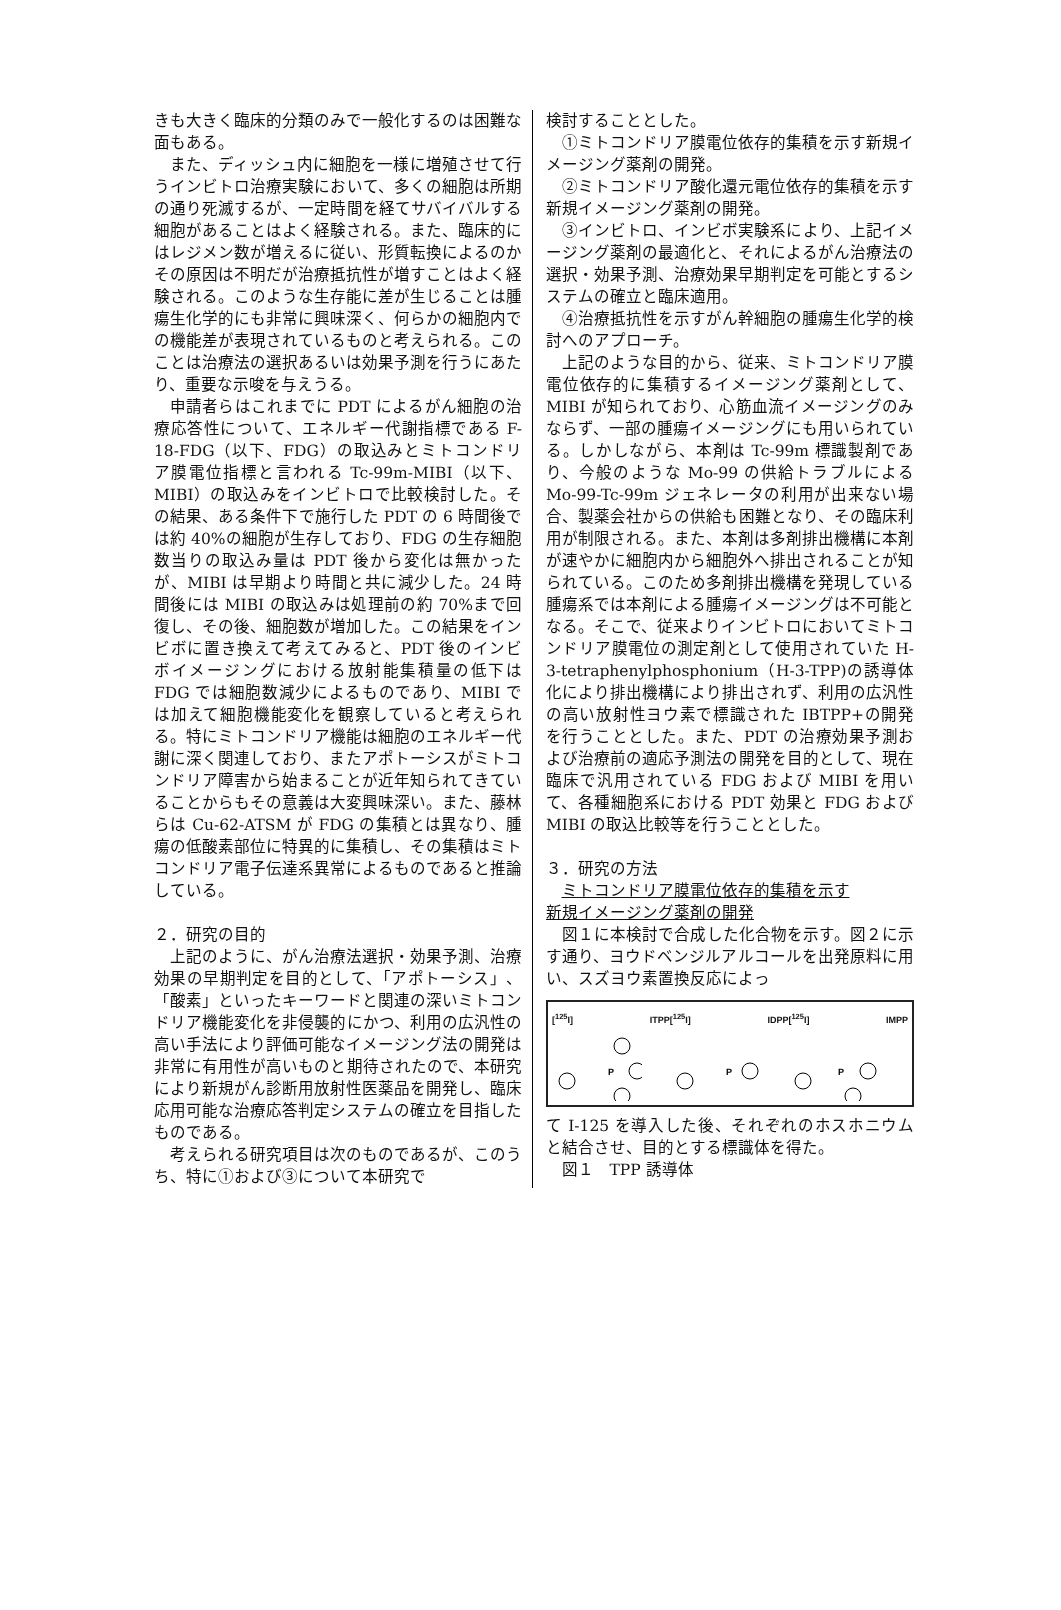きも大きく臨床的分類のみで一般化するのは困難な面もある。
また、ディッシュ内に細胞を一様に増殖させて行うインビトロ治療実験において、多くの細胞は所期の通り死滅するが、一定時間を経てサバイバルする細胞があることはよく経験される。また、臨床的にはレジメン数が増えるに従い、形質転換によるのかその原因は不明だが治療抵抗性が増すことはよく経験される。このような生存能に差が生じることは腫瘍生化学的にも非常に興味深く、何らかの細胞内での機能差が表現されているものと考えられる。このことは治療法の選択あるいは効果予測を行うにあたり、重要な示唆を与えうる。
申請者らはこれまでに PDT によるがん細胞の治療応答性について、エネルギー代謝指標である F-18-FDG（以下、FDG）の取込みとミトコンドリア膜電位指標と言われる Tc-99m-MIBI（以下、MIBI）の取込みをインビトロで比較検討した。その結果、ある条件下で施行した PDT の 6 時間後では約 40%の細胞が生存しており、FDG の生存細胞数当りの取込み量は PDT 後から変化は無かったが、MIBI は早期より時間と共に減少した。24 時間後には MIBI の取込みは処理前の約 70%まで回復し、その後、細胞数が増加した。この結果をインビボに置き換えて考えてみると、PDT 後のインビボイメージングにおける放射能集積量の低下は FDG では細胞数減少によるものであり、MIBI では加えて細胞機能変化を観察していると考えられる。特にミトコンドリア機能は細胞のエネルギー代謝に深く関連しており、またアポトーシスがミトコンドリア障害から始まることが近年知られてきていることからもその意義は大変興味深い。また、藤林らは Cu-62-ATSM が FDG の集積とは異なり、腫瘍の低酸素部位に特異的に集積し、その集積はミトコンドリア電子伝達系異常によるものであると推論している。
２．研究の目的
上記のように、がん治療法選択・効果予測、治療効果の早期判定を目的として、「アポトーシス」、「酸素」といったキーワードと関連の深いミトコンドリア機能変化を非侵襲的にかつ、利用の広汎性の高い手法により評価可能なイメージング法の開発は非常に有用性が高いものと期待されたので、本研究により新規がん診断用放射性医薬品を開発し、臨床応用可能な治療応答判定システムの確立を目指したものである。
考えられる研究項目は次のものであるが、このうち、特に①および③について本研究で
検討することとした。
①ミトコンドリア膜電位依存的集積を示す新規イメージング薬剤の開発。
②ミトコンドリア酸化還元電位依存的集積を示す新規イメージング薬剤の開発。
③インビトロ、インビボ実験系により、上記イメージング薬剤の最適化と、それによるがん治療法の選択・効果予測、治療効果早期判定を可能とするシステムの確立と臨床適用。
④治療抵抗性を示すがん幹細胞の腫瘍生化学的検討へのアプローチ。
上記のような目的から、従来、ミトコンドリア膜電位依存的に集積するイメージング薬剤として、MIBI が知られており、心筋血流イメージングのみならず、一部の腫瘍イメージングにも用いられている。しかしながら、本剤は Tc-99m 標識製剤であり、今般のような Mo-99 の供給トラブルによる Mo-99-Tc-99m ジェネレータの利用が出来ない場合、製薬会社からの供給も困難となり、その臨床利用が制限される。また、本剤は多剤排出機構に本剤が速やかに細胞内から細胞外へ排出されることが知られている。このため多剤排出機構を発現している腫瘍系では本剤による腫瘍イメージングは不可能となる。そこで、従来よりインビトロにおいてミトコンドリア膜電位の測定剤として使用されていた H-3-tetraphenylphosphonium（H-3-TPP)の誘導体化により排出機構により排出されず、利用の広汎性の高い放射性ヨウ素で標識された IBTPP+の開発を行うこととした。また、PDT の治療効果予測および治療前の適応予測法の開発を目的として、現在臨床で汎用されている FDG および MIBI を用いて、各種細胞系における PDT 効果と FDG および MIBI の取込比較等を行うこととした。
３．研究の方法
ミトコンドリア膜電位依存的集積を示す
新規イメージング薬剤の開発
図１に本検討で合成した化合物を示す。図２に示す通り、ヨウドベンジルアルコールを出発原料に用い、スズヨウ素置換反応によっ
[<sup>125</sup>I] ITPP
P
[<sup>125</sup>I] IDPP
P
[<sup>125</sup>I] IMPP
P
て I-125 を導入した後、それぞれのホスホニウムと結合させ、目的とする標識体を得た。
図１　TPP 誘導体